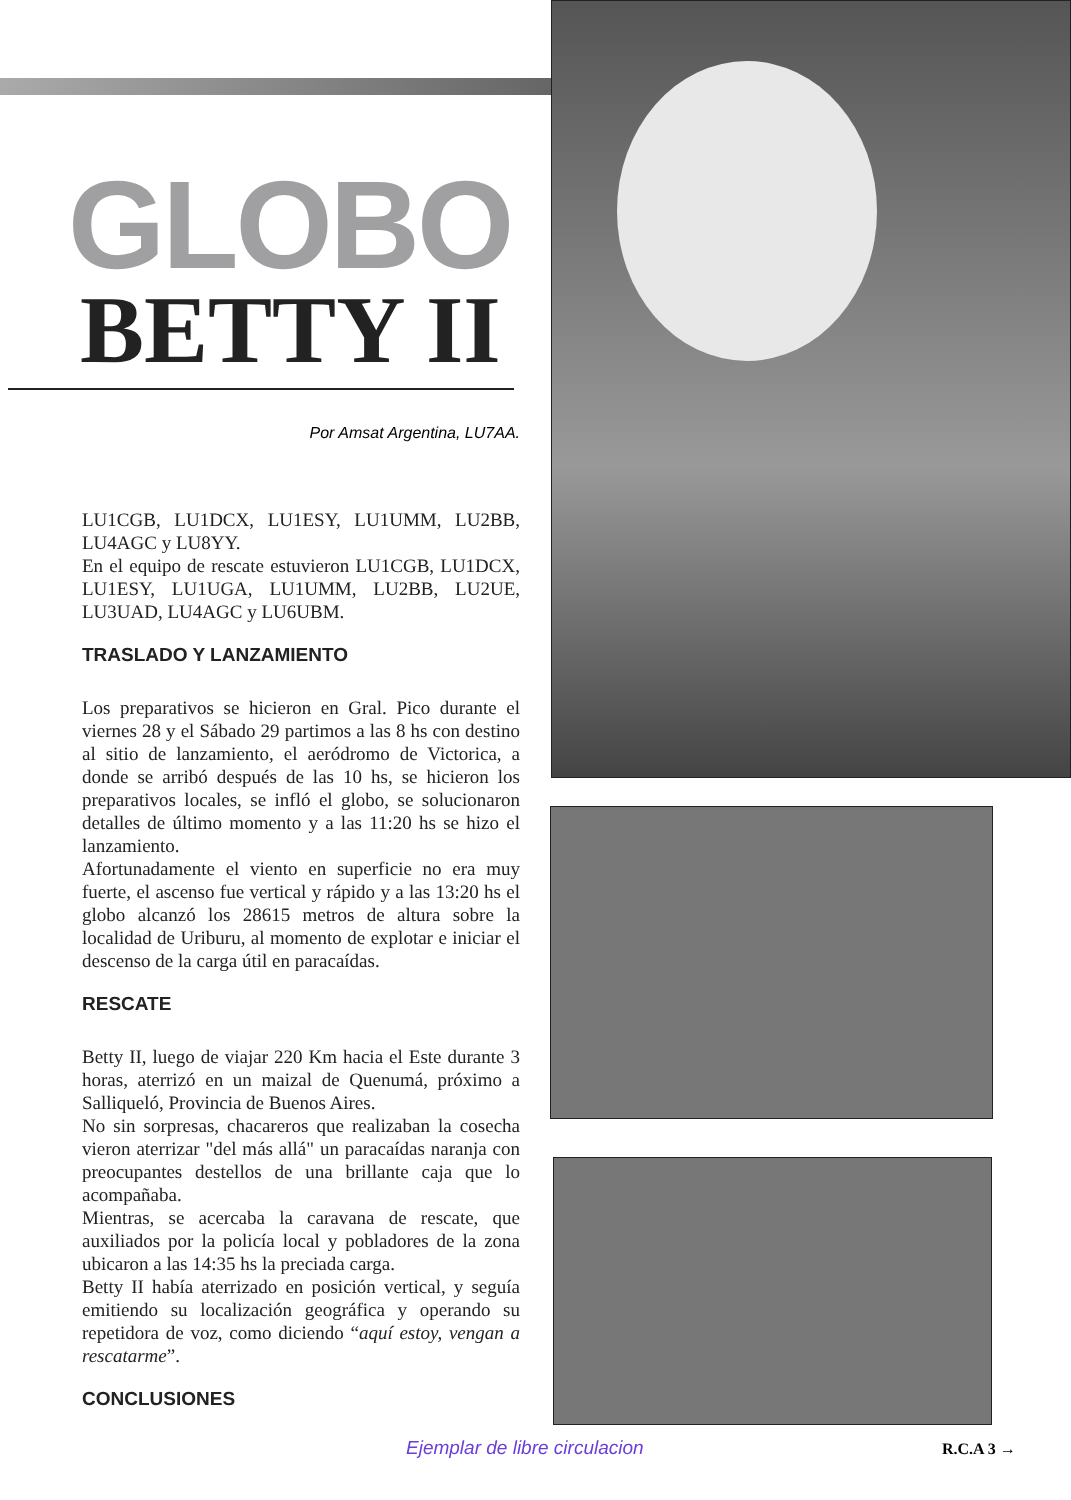GLOBO
BETTY II
Por Amsat Argentina, LU7AA.
LU1CGB, LU1DCX, LU1ESY, LU1UMM, LU2BB, LU4AGC y LU8YY.
En el equipo de rescate estuvieron LU1CGB, LU1DCX, LU1ESY, LU1UGA, LU1UMM, LU2BB, LU2UE, LU3UAD, LU4AGC y LU6UBM.
TRASLADO Y LANZAMIENTO
Los preparativos se hicieron en Gral. Pico durante el viernes 28 y el Sábado 29 partimos a las 8 hs con destino al sitio de lanzamiento, el aeródromo de Victorica, a donde se arribó después de las 10 hs, se hicieron los preparativos locales, se infló el globo, se solucionaron detalles de último momento y a las 11:20 hs se hizo el lanzamiento.
Afortunadamente el viento en superficie no era muy fuerte, el ascenso fue vertical y rápido y a las 13:20 hs el globo alcanzó los 28615 metros de altura sobre la localidad de Uriburu, al momento de explotar e iniciar el descenso de la carga útil en paracaídas.
RESCATE
Betty II, luego de viajar 220 Km hacia el Este durante 3 horas, aterrizó en un maizal de Quenumá, próximo a Salliqueló, Provincia de Buenos Aires.
No sin sorpresas, chacareros que realizaban la cosecha vieron aterrizar "del más allá" un paracaídas naranja con preocupantes destellos de una brillante caja que lo acompañaba.
Mientras, se acercaba la caravana de rescate, que auxiliados por la policía local y pobladores de la zona ubicaron a las 14:35 hs la preciada carga.
Betty II había aterrizado en posición vertical, y seguía emitiendo su localización geográfica y operando su repetidora de voz, como diciendo “aquí estoy, vengan a rescatarme”.
CONCLUSIONES
Ejemplar de libre circulacion R.C.A 3 →